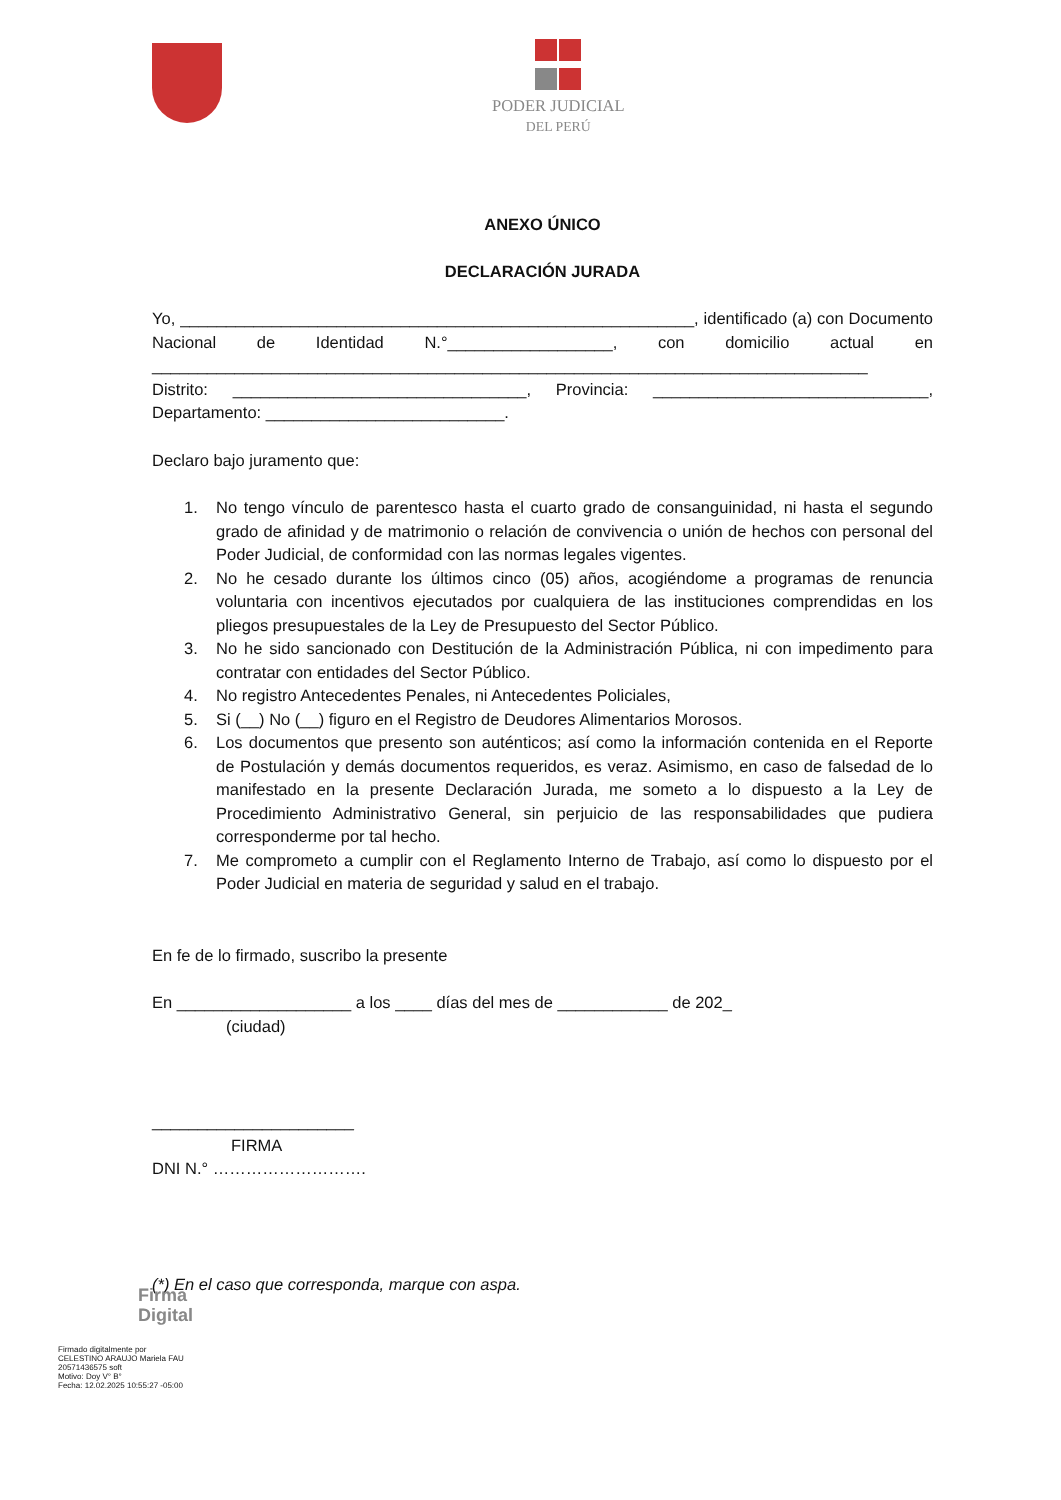PODER JUDICIAL
DEL PERÚ
ANEXO ÚNICO
DECLARACIÓN JURADA
Yo, ________________________________________________________, identificado (a) con Documento Nacional de Identidad N.°__________________, con domicilio actual en ______________________________________________________________________________
Distrito: ________________________________, Provincia: ______________________________, Departamento: __________________________.
Declaro bajo juramento que:
1. No tengo vínculo de parentesco hasta el cuarto grado de consanguinidad, ni hasta el segundo grado de afinidad y de matrimonio o relación de convivencia o unión de hechos con personal del Poder Judicial, de conformidad con las normas legales vigentes.
2. No he cesado durante los últimos cinco (05) años, acogiéndome a programas de renuncia voluntaria con incentivos ejecutados por cualquiera de las instituciones comprendidas en los pliegos presupuestales de la Ley de Presupuesto del Sector Público.
3. No he sido sancionado con Destitución de la Administración Pública, ni con impedimento para contratar con entidades del Sector Público.
4. No registro Antecedentes Penales, ni Antecedentes Policiales,
5. Si (__) No (__) figuro en el Registro de Deudores Alimentarios Morosos.
6. Los documentos que presento son auténticos; así como la información contenida en el Reporte de Postulación y demás documentos requeridos, es veraz. Asimismo, en caso de falsedad de lo manifestado en la presente Declaración Jurada, me someto a lo dispuesto a la Ley de Procedimiento Administrativo General, sin perjuicio de las responsabilidades que pudiera corresponderme por tal hecho.
7. Me comprometo a cumplir con el Reglamento Interno de Trabajo, así como lo dispuesto por el Poder Judicial en materia de seguridad y salud en el trabajo.
En fe de lo firmado, suscribo la presente
En ___________________ a los ____ días del mes de ____________ de 202_
(ciudad)
______________________
FIRMA
DNI N.° ……………………….
(*) En el caso que corresponda, marque con aspa.
Firma
Digital
Firmado digitalmente por
CELESTINO ARAUJO Mariela FAU
20571436575 soft
Motivo: Doy V° B°
Fecha: 12.02.2025 10:55:27 -05:00